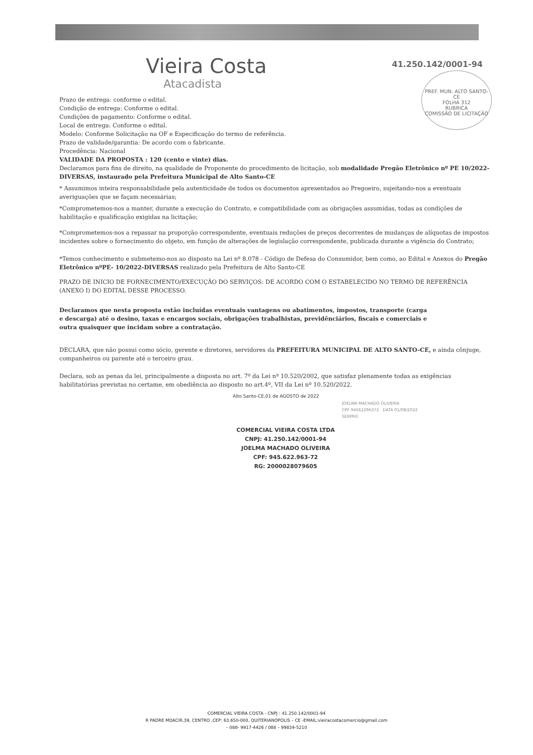Vieira Costa
Atacadista
41.250.142/0001-94
PREF. MUN. ALTO SANTO-CE
FOLHA 312
RUBRICA
COMISSÃO DE LICITAÇÃO
Prazo de entrega: conforme o edital.
Condição de entrega: Conforme o edital.
Condições de pagamento: Conforme o edital.
Local de entrega: Conforme o edital.
Modelo: Conforme Solicitação na OF e Especificação do termo de referência.
Prazo de validade/garantia: De acordo com o fabricante.
Procedência: Nacional
VALIDADE DA PROPOSTA : 120 (cento e vinte) dias.
Declaramos para fins de direito, na qualidade de Proponente do procedimento de licitação, sob modalidade Pregão Eletrônico nº PE 10/2022-DIVERSAS, instaurado pela Prefeitura Municipal de Alto Santo-CE
* Assumimos inteira responsabilidade pela autenticidade de todos os documentos apresentados ao Pregoeiro, sujeitando-nos a eventuais averiguações que se façam necessárias;
*Comprometemos-nos a manter, durante a execução do Contrato, e compatibilidade com as obrigações assumidas, todas as condições de habilitação e qualificação exigidas na licitação;
*Comprometemos-nos a repassar na proporção correspondente, eventuais reduções de preços decorrentes de mudanças de alíquotas de impostos incidentes sobre o fornecimento do objeto, em função de alterações de legislação correspondente, publicada durante a vigência do Contrato;
*Temos conhecimento e submetemo-nos ao disposto na Lei nº 8.078 - Código de Defesa do Consumidor, bem como, ao Edital e Anexos do Pregão Eletrônico nºPE- 10/2022-DIVERSAS realizado pela Prefeitura de Alto Santo-CE
PRAZO DE INICIO DE FORNECIMENTO/EXECUÇÃO DO SERVIÇOS: DE ACORDO COM O ESTABELECIDO NO TERMO DE REFERÊNCIA (ANEXO I) DO EDITAL DESSE PROCESSO.
Declaramos que nesta proposta estão incluídas eventuais vantagens ou abatimentos, impostos, transporte (carga e descarga) até o desino, taxas e encargos sociais, obrigações trabalhistas, previdênciários, fiscais e comerciais e outra quaisquer que incidam sobre a contratação.
DECLARA, que não possui como sócio, gerente e diretores, servidores da PREFEITURA MUNICIPAL DE ALTO SANTO-CE, e ainda cônjuge, companheiros ou parente até o terceiro grau.
Declara, sob as penas da lei, principalmente a disposta no art. 7º da Lei nº 10.520/2002, que satisfaz plenamente todas as exigências habilitatórias previstas no certame, em obediência ao disposto no art.4º, VII da Lei nº 10.520/2022.
Alto Santo-CE,01 de AGOSTO de 2022
COMERCIAL VIEIRA COSTA LTDA
CNPJ: 41.250.142/0001-94
JOELMA MACHADO OLIVEIRA
CPF: 945.622.963-72
RG: 2000028079605
JOELMA MACHADO OLIVEIRA
CPF 94562296372 DATA 01/08/2022
SERPRO
COMERCIAL VIEIRA COSTA - CNPJ : 41.250.142/0001-94
R PADRE MOACIR,39, CENTRO ,CEP: 63.650-000, QUITERIANÓPOLIS – CE -EMAIL:vieiracostacomercio@gmail.com
– 088- 9917-4426 / 088 – 99834-5210